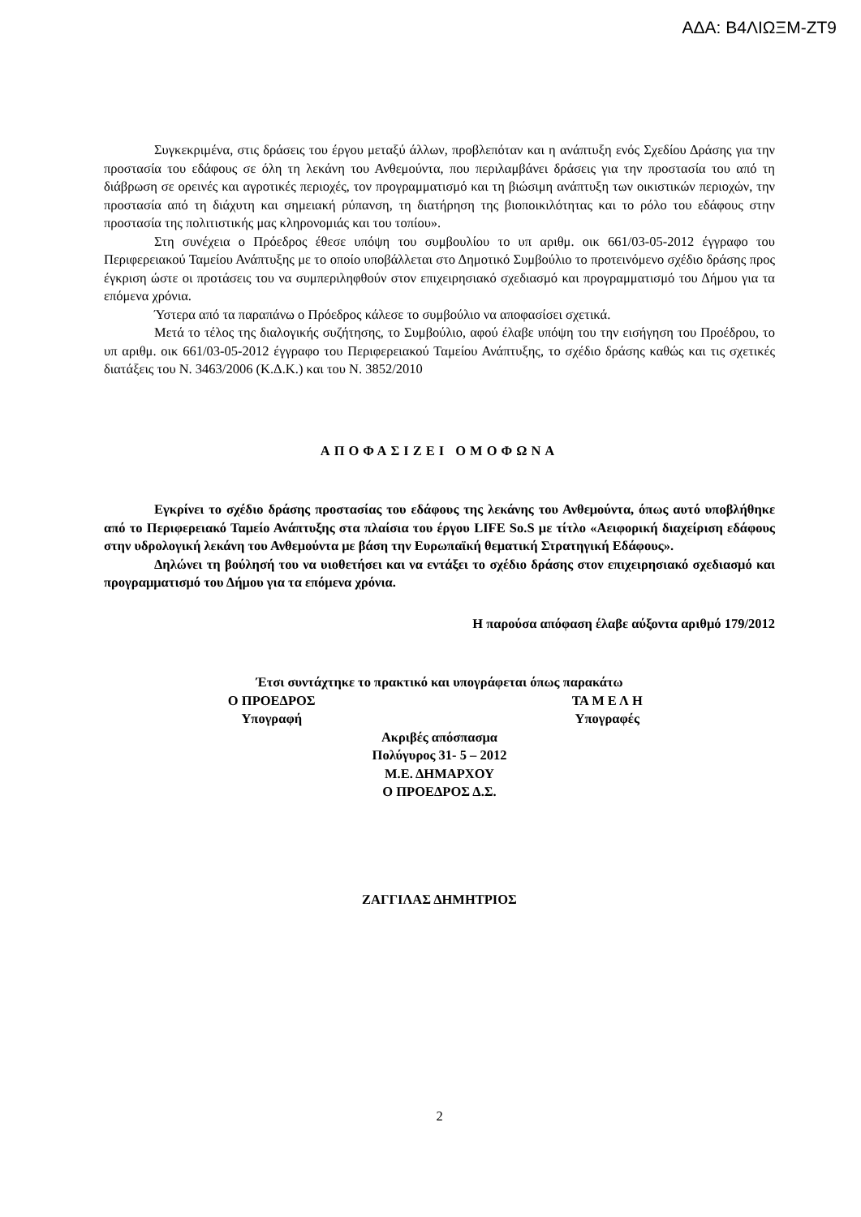ΑΔΑ: Β4ΛΙΩΞΜ-ΖΤ9
Συγκεκριμένα, στις δράσεις του έργου μεταξύ άλλων, προβλεπόταν και η ανάπτυξη ενός Σχεδίου Δράσης για την προστασία του εδάφους σε όλη τη λεκάνη του Ανθεμούντα, που περιλαμβάνει δράσεις για την προστασία του από τη διάβρωση σε ορεινές και αγροτικές περιοχές, τον προγραμματισμό και τη βιώσιμη ανάπτυξη των οικιστικών περιοχών, την προστασία από τη διάχυτη και σημειακή ρύπανση, τη διατήρηση της βιοποικιλότητας και το ρόλο του εδάφους στην προστασία της πολιτιστικής μας κληρονομιάς και του τοπίου».
Στη συνέχεια ο Πρόεδρος έθεσε υπόψη του συμβουλίου το υπ αριθμ. οικ 661/03-05-2012 έγγραφο του Περιφερειακού Ταμείου Ανάπτυξης με το οποίο υποβάλλεται στο Δημοτικό Συμβούλιο το προτεινόμενο σχέδιο δράσης προς έγκριση ώστε οι προτάσεις του να συμπεριληφθούν στον επιχειρησιακό σχεδιασμό και προγραμματισμό του Δήμου για τα επόμενα χρόνια.
Ύστερα από τα παραπάνω ο Πρόεδρος κάλεσε το συμβούλιο να αποφασίσει σχετικά.
Μετά το τέλος της διαλογικής συζήτησης, το Συμβούλιο, αφού έλαβε υπόψη του την εισήγηση του Προέδρου, το υπ αριθμ. οικ 661/03-05-2012 έγγραφο του Περιφερειακού Ταμείου Ανάπτυξης, το σχέδιο δράσης καθώς και τις σχετικές διατάξεις του Ν. 3463/2006 (Κ.Δ.Κ.) και του Ν. 3852/2010
ΑΠΟΦΑΣΙΖΕΙ ΟΜΟΦΩΝΑ
Εγκρίνει το σχέδιο δράσης προστασίας του εδάφους της λεκάνης του Ανθεμούντα, όπως αυτό υποβλήθηκε από το Περιφερειακό Ταμείο Ανάπτυξης στα πλαίσια του έργου LIFE So.S με τίτλο «Αειφορική διαχείριση εδάφους στην υδρολογική λεκάνη του Ανθεμούντα με βάση την Ευρωπαϊκή θεματική Στρατηγική Εδάφους».
Δηλώνει τη βούλησή του να υιοθετήσει και να εντάξει το σχέδιο δράσης στον επιχειρησιακό σχεδιασμό και προγραμματισμό του Δήμου για τα επόμενα χρόνια.
Η παρούσα απόφαση έλαβε αύξοντα αριθμό 179/2012
Έτσι συντάχτηκε το πρακτικό και υπογράφεται όπως παρακάτω
Ο ΠΡΟΕΔΡΟΣ ΤΑ Μ Ε Λ Η
Υπογραφή Υπογραφές
Ακριβές απόσπασμα
Πολύγυρος 31- 5 – 2012
Μ.Ε. ΔΗΜΑΡΧΟΥ
Ο ΠΡΟΕΔΡΟΣ Δ.Σ.
ΖΑΓΓΙΛΑΣ ΔΗΜΗΤΡΙΟΣ
2